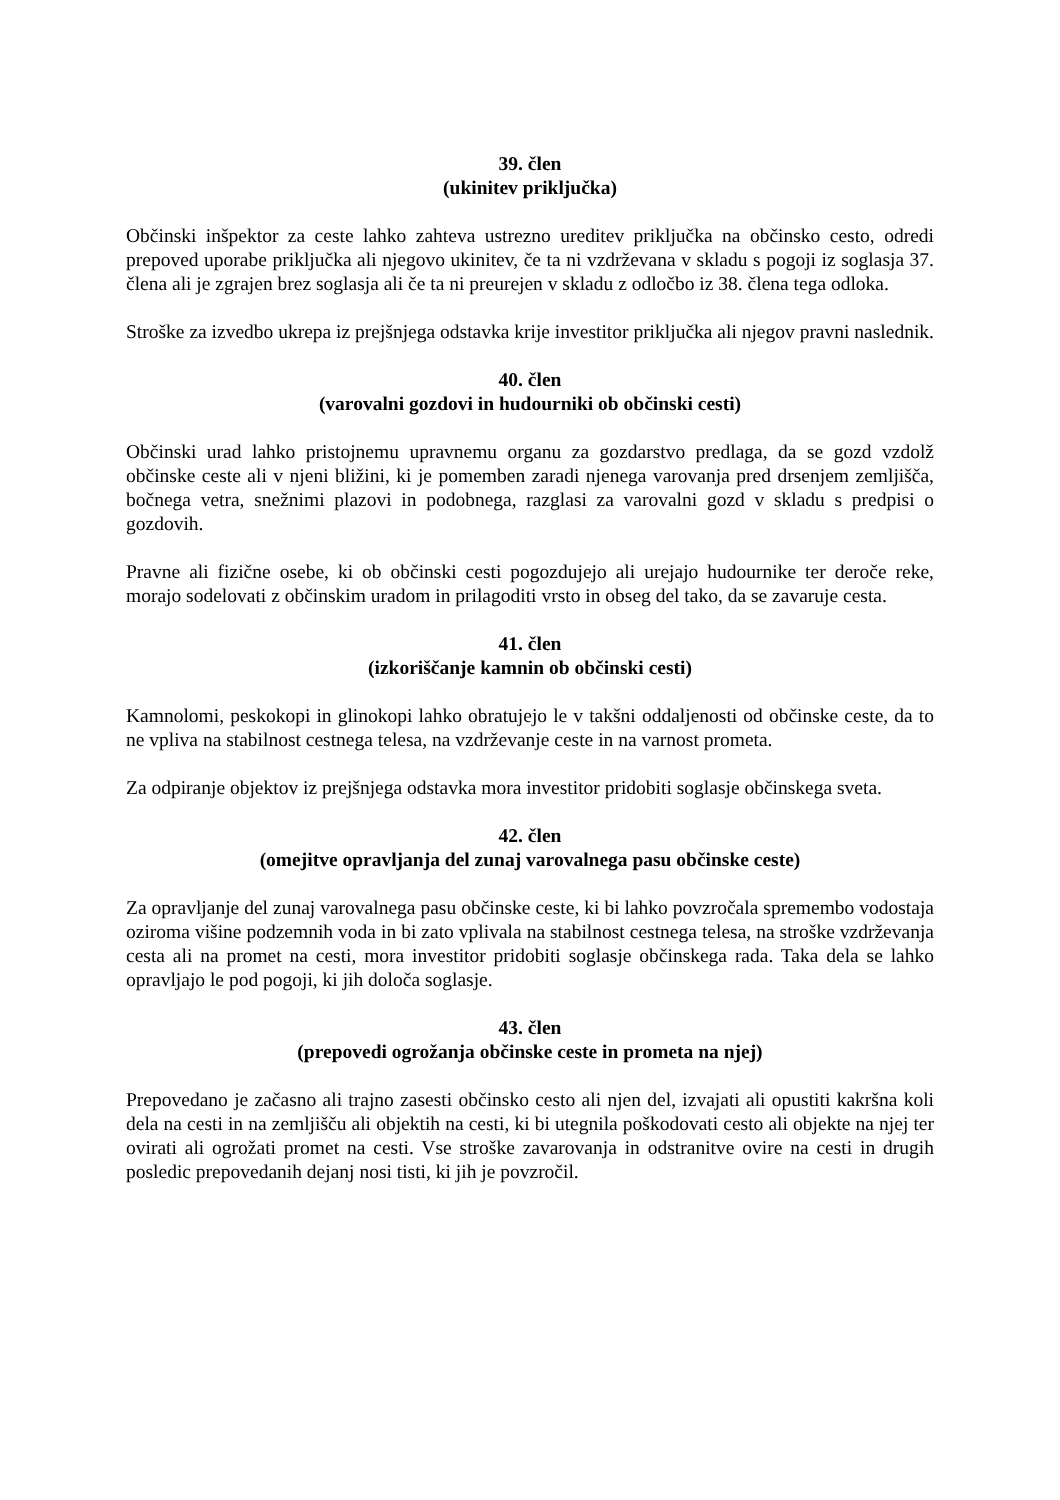39. člen
(ukinitev priključka)
Občinski inšpektor za ceste lahko zahteva ustrezno ureditev priključka na občinsko cesto, odredi prepoved uporabe priključka ali njegovo ukinitev, če ta ni vzdrževana v skladu s pogoji iz soglasja 37. člena ali je zgrajen brez soglasja ali če ta ni preurejen v skladu z odločbo iz 38. člena tega odloka.
Stroške za izvedbo ukrepa iz prejšnjega odstavka krije investitor priključka ali njegov pravni naslednik.
40. člen
(varovalni gozdovi in hudourniki ob občinski cesti)
Občinski urad lahko pristojnemu upravnemu organu za gozdarstvo predlaga, da se gozd vzdolž občinske ceste ali v njeni bližini, ki je pomemben zaradi njenega varovanja pred drsenjem zemljišča, bočnega vetra, snežnimi plazovi in podobnega, razglasi za varovalni gozd v skladu s predpisi o gozdovih.
Pravne ali fizične osebe, ki ob občinski cesti pogozdujejo ali urejajo hudournike ter deroče reke, morajo sodelovati z občinskim uradom in prilagoditi vrsto in obseg del tako, da se zavaruje cesta.
41. člen
(izkoriščanje kamnin ob občinski cesti)
Kamnolomi, peskokopi in glinokopi lahko obratujejo le v takšni oddaljenosti od občinske ceste, da to ne vpliva na stabilnost cestnega telesa, na vzdrževanje ceste in na varnost prometa.
Za odpiranje objektov iz prejšnjega odstavka mora investitor pridobiti soglasje občinskega sveta.
42. člen
(omejitve opravljanja del zunaj varovalnega pasu občinske ceste)
Za opravljanje del zunaj varovalnega pasu občinske ceste, ki bi lahko povzročala spremembo vodostaja oziroma višine podzemnih voda in bi zato vplivala na stabilnost cestnega telesa, na stroške vzdrževanja cesta ali na promet na cesti, mora investitor pridobiti soglasje občinskega rada. Taka dela se lahko opravljajo le pod pogoji, ki jih določa soglasje.
43. člen
(prepovedi ogrožanja občinske ceste in prometa na njej)
Prepovedano je začasno ali trajno zasesti občinsko cesto ali njen del, izvajati ali opustiti kakršna koli dela na cesti in na zemljišču ali objektih na cesti, ki bi utegnila poškodovati cesto ali objekte na njej ter ovirati ali ogrožati promet na cesti. Vse stroške zavarovanja in odstranitve ovire na cesti in drugih posledic prepovedanih dejanj nosi tisti, ki jih je povzročil.